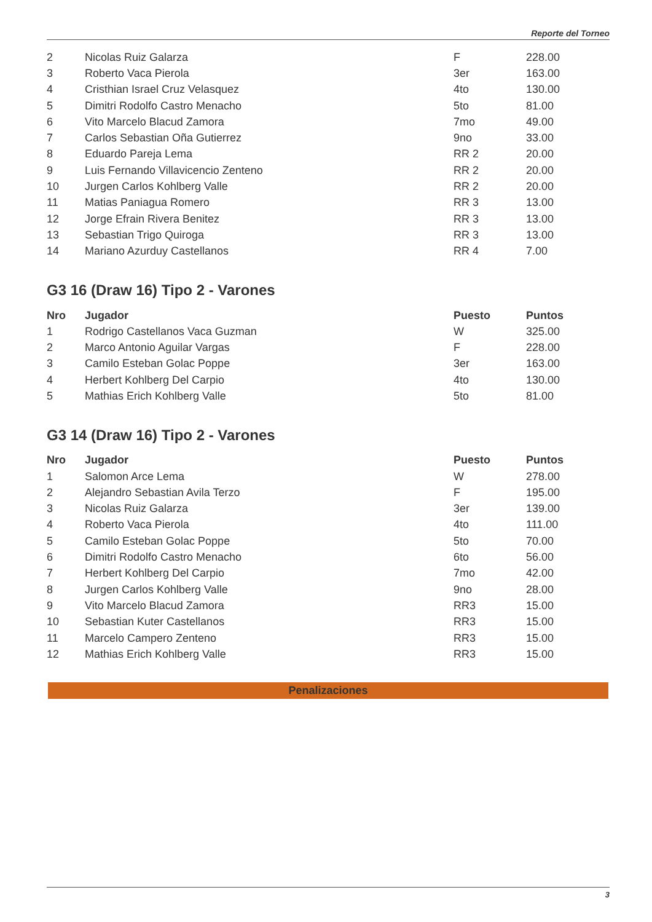Reporte del Torneo
| 2 | Nicolas Ruiz Galarza | F | 228.00 |
| 3 | Roberto Vaca Pierola | 3er | 163.00 |
| 4 | Cristhian Israel Cruz Velasquez | 4to | 130.00 |
| 5 | Dimitri Rodolfo Castro Menacho | 5to | 81.00 |
| 6 | Vito Marcelo Blacud Zamora | 7mo | 49.00 |
| 7 | Carlos Sebastian Oña Gutierrez | 9no | 33.00 |
| 8 | Eduardo Pareja Lema | RR 2 | 20.00 |
| 9 | Luis Fernando Villavicencio Zenteno | RR 2 | 20.00 |
| 10 | Jurgen Carlos Kohlberg Valle | RR 2 | 20.00 |
| 11 | Matias Paniagua Romero | RR 3 | 13.00 |
| 12 | Jorge Efrain Rivera Benitez | RR 3 | 13.00 |
| 13 | Sebastian Trigo Quiroga | RR 3 | 13.00 |
| 14 | Mariano Azurduy Castellanos | RR 4 | 7.00 |
G3 16 (Draw 16) Tipo 2 - Varones
| Nro | Jugador | Puesto | Puntos |
| --- | --- | --- | --- |
| 1 | Rodrigo Castellanos Vaca Guzman | W | 325.00 |
| 2 | Marco Antonio Aguilar Vargas | F | 228.00 |
| 3 | Camilo Esteban Golac Poppe | 3er | 163.00 |
| 4 | Herbert Kohlberg Del Carpio | 4to | 130.00 |
| 5 | Mathias Erich Kohlberg Valle | 5to | 81.00 |
G3 14 (Draw 16) Tipo 2 - Varones
| Nro | Jugador | Puesto | Puntos |
| --- | --- | --- | --- |
| 1 | Salomon Arce Lema | W | 278.00 |
| 2 | Alejandro Sebastian Avila Terzo | F | 195.00 |
| 3 | Nicolas Ruiz Galarza | 3er | 139.00 |
| 4 | Roberto Vaca Pierola | 4to | 111.00 |
| 5 | Camilo Esteban Golac Poppe | 5to | 70.00 |
| 6 | Dimitri Rodolfo Castro Menacho | 6to | 56.00 |
| 7 | Herbert Kohlberg Del Carpio | 7mo | 42.00 |
| 8 | Jurgen Carlos Kohlberg Valle | 9no | 28.00 |
| 9 | Vito Marcelo Blacud Zamora | RR3 | 15.00 |
| 10 | Sebastian Kuter Castellanos | RR3 | 15.00 |
| 11 | Marcelo Campero Zenteno | RR3 | 15.00 |
| 12 | Mathias Erich Kohlberg Valle | RR3 | 15.00 |
Penalizaciones
3